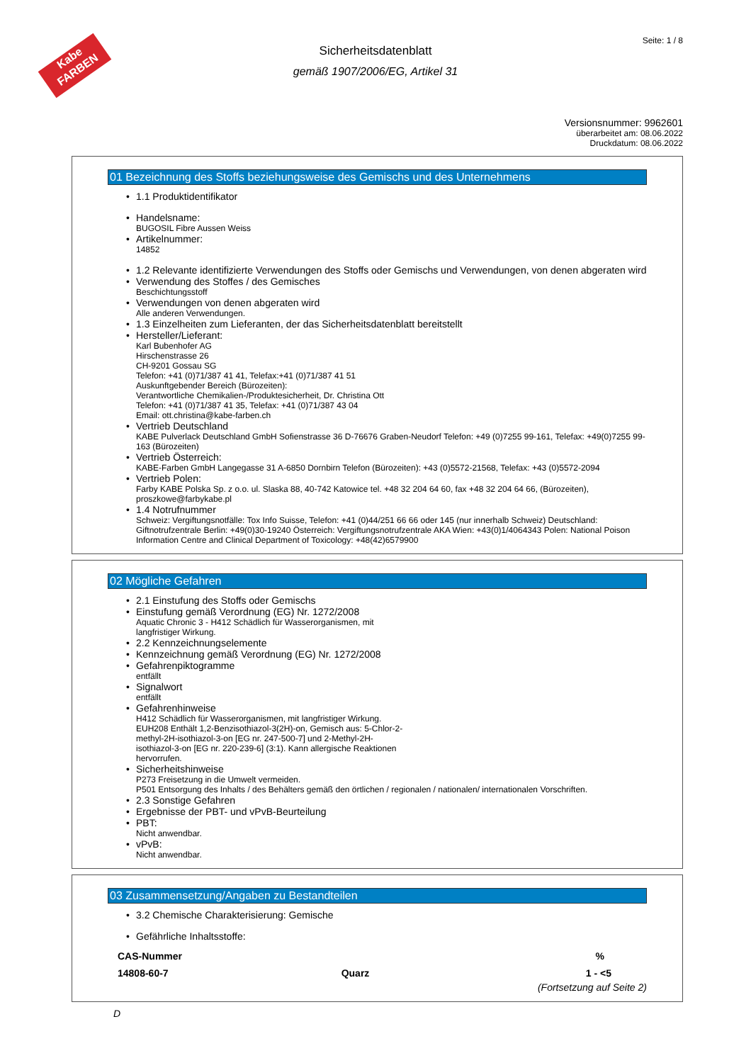Kabe
FARBEN
Seite: 1 / 8
Sicherheitsdatenblatt
gemäß 1907/2006/EG, Artikel 31
Versionsnummer: 9962601
überarbeitet am: 08.06.2022
Druckdatum: 08.06.2022
01 Bezeichnung des Stoffs beziehungsweise des Gemischs und des Unternehmens
• 1.1 Produktidentifikator
• Handelsname:
BUGOSIL Fibre Aussen Weiss
• Artikelnummer:
14852
• 1.2 Relevante identifizierte Verwendungen des Stoffs oder Gemischs und Verwendungen, von denen abgeraten wird
• Verwendung des Stoffes / des Gemisches
Beschichtungsstoff
• Verwendungen von denen abgeraten wird
Alle anderen Verwendungen.
• 1.3 Einzelheiten zum Lieferanten, der das Sicherheitsdatenblatt bereitstellt
• Hersteller/Lieferant:
Karl Bubenhofer AG
Hirschenstrasse 26
CH-9201 Gossau SG
Telefon: +41 (0)71/387 41 41, Telefax:+41 (0)71/387 41 51
Auskunftgebender Bereich (Bürozeiten):
Verantwortliche Chemikalien-/Produktesicherheit, Dr. Christina Ott
Telefon: +41 (0)71/387 41 35, Telefax: +41 (0)71/387 43 04
Email: ott.christina@kabe-farben.ch
• Vertrieb Deutschland
KABE Pulverlack Deutschland GmbH Sofienstrasse 36 D-76676 Graben-Neudorf Telefon: +49 (0)7255 99-161, Telefax: +49(0)7255 99-163 (Bürozeiten)
• Vertrieb Österreich:
KABE-Farben GmbH Langegasse 31 A-6850 Dornbirn Telefon (Bürozeiten): +43 (0)5572-21568, Telefax: +43 (0)5572-2094
• Vertrieb Polen:
Farby KABE Polska Sp. z o.o. ul. Slaska 88, 40-742 Katowice tel. +48 32 204 64 60, fax +48 32 204 64 66, (Bürozeiten), proszkowe@farbykabe.pl
• 1.4 Notrufnummer
Schweiz: Vergiftungsnotfälle: Tox Info Suisse, Telefon: +41 (0)44/251 66 66 oder 145 (nur innerhalb Schweiz) Deutschland: Giftnotrufzentrale Berlin: +49(0)30-19240 Österreich: Vergiftungsnotrufzentrale AKA Wien: +43(0)1/4064343 Polen: National Poison Information Centre and Clinical Department of Toxicology: +48(42)6579900
02 Mögliche Gefahren
• 2.1 Einstufung des Stoffs oder Gemischs
• Einstufung gemäß Verordnung (EG) Nr. 1272/2008
Aquatic Chronic 3 - H412 Schädlich für Wasserorganismen, mit
langfristiger Wirkung.
• 2.2 Kennzeichnungselemente
• Kennzeichnung gemäß Verordnung (EG) Nr. 1272/2008
• Gefahrenpiktogramme
entfällt
• Signalwort
entfällt
• Gefahrenhinweise
H412 Schädlich für Wasserorganismen, mit langfristiger Wirkung.
EUH208 Enthält 1,2-Benzisothiazol-3(2H)-on, Gemisch aus: 5-Chlor-2-
methyl-2H-isothiazol-3-on [EG nr. 247-500-7] und 2-Methyl-2H-
isothiazol-3-on [EG nr. 220-239-6] (3:1). Kann allergische Reaktionen
hervorrufen.
• Sicherheitshinweise
P273 Freisetzung in die Umwelt vermeiden.
P501 Entsorgung des Inhalts / des Behälters gemäß den örtlichen / regionalen / nationalen/ internationalen Vorschriften.
• 2.3 Sonstige Gefahren
• Ergebnisse der PBT- und vPvB-Beurteilung
• PBT:
Nicht anwendbar.
• vPvB:
Nicht anwendbar.
03 Zusammensetzung/Angaben zu Bestandteilen
• 3.2 Chemische Charakterisierung: Gemische
• Gefährliche Inhaltsstoffe:
| CAS-Nummer | | % |
| --- | --- | --- |
| 14808-60-7 | Quarz | 1 - <5 |
(Fortsetzung auf Seite 2)
D